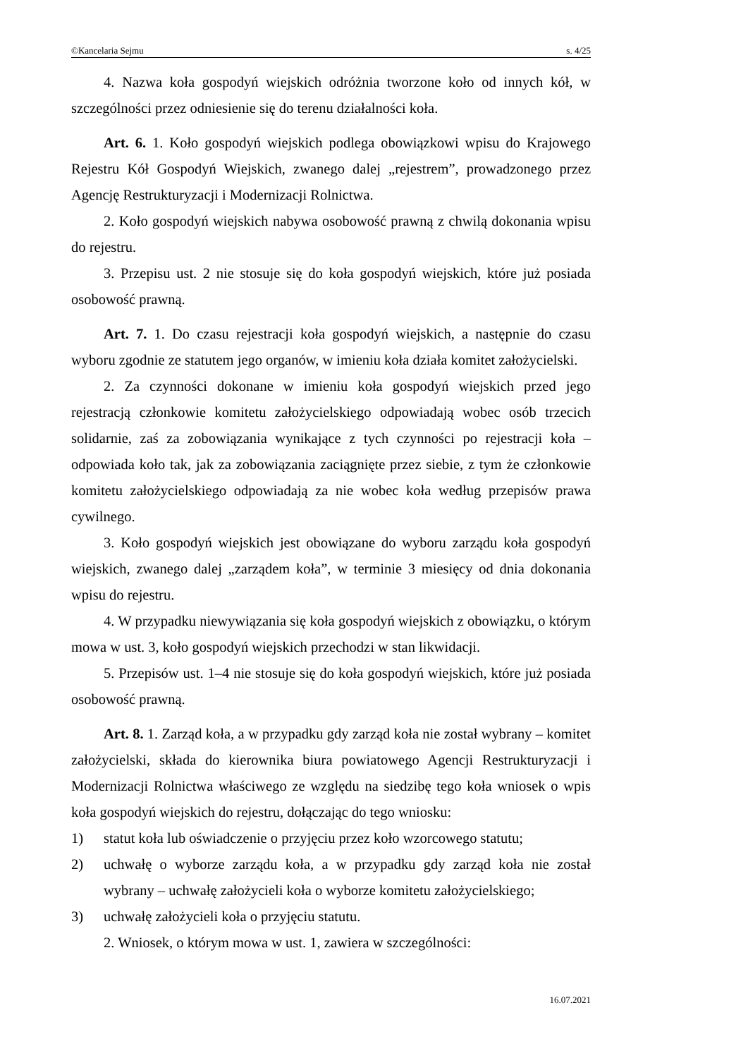©Kancelaria Sejmu s. 4/25
4. Nazwa koła gospodyń wiejskich odróżnia tworzone koło od innych kół, w szczególności przez odniesienie się do terenu działalności koła.
Art. 6. 1. Koło gospodyń wiejskich podlega obowiązkowi wpisu do Krajowego Rejestru Kół Gospodyń Wiejskich, zwanego dalej „rejestrem”, prowadzonego przez Agencję Restrukturyzacji i Modernizacji Rolnictwa.
2. Koło gospodyń wiejskich nabywa osobowość prawną z chwilą dokonania wpisu do rejestru.
3. Przepisu ust. 2 nie stosuje się do koła gospodyń wiejskich, które już posiada osobowość prawną.
Art. 7. 1. Do czasu rejestracji koła gospodyń wiejskich, a następnie do czasu wyboru zgodnie ze statutem jego organów, w imieniu koła działa komitet założycielski.
2. Za czynności dokonane w imieniu koła gospodyń wiejskich przed jego rejestracją członkowie komitetu założycielskiego odpowiadają wobec osób trzecich solidarnie, zaś za zobowiązania wynikające z tych czynności po rejestracji koła – odpowiada koło tak, jak za zobowiązania zaciągnięte przez siebie, z tym że członkowie komitetu założycielskiego odpowiadają za nie wobec koła według przepisów prawa cywilnego.
3. Koło gospodyń wiejskich jest obowiązane do wyboru zarządu koła gospodyń wiejskich, zwanego dalej „zarządem koła”, w terminie 3 miesięcy od dnia dokonania wpisu do rejestru.
4. W przypadku niewywiązania się koła gospodyń wiejskich z obowiązku, o którym mowa w ust. 3, koło gospodyń wiejskich przechodzi w stan likwidacji.
5. Przepisów ust. 1–4 nie stosuje się do koła gospodyń wiejskich, które już posiada osobowość prawną.
Art. 8. 1. Zarząd koła, a w przypadku gdy zarząd koła nie został wybrany – komitet założycielski, składa do kierownika biura powiatowego Agencji Restrukturyzacji i Modernizacji Rolnictwa właściwego ze względu na siedzibę tego koła wniosek o wpis koła gospodyń wiejskich do rejestru, dołączając do tego wniosku:
1) statut koła lub oświadczenie o przyjęciu przez koło wzorcowego statutu;
2) uchwałę o wyborze zarządu koła, a w przypadku gdy zarząd koła nie został wybrany – uchwałę założycieli koła o wyborze komitetu założycielskiego;
3) uchwałę założycieli koła o przyjęciu statutu.
2. Wniosek, o którym mowa w ust. 1, zawiera w szczególności:
16.07.2021